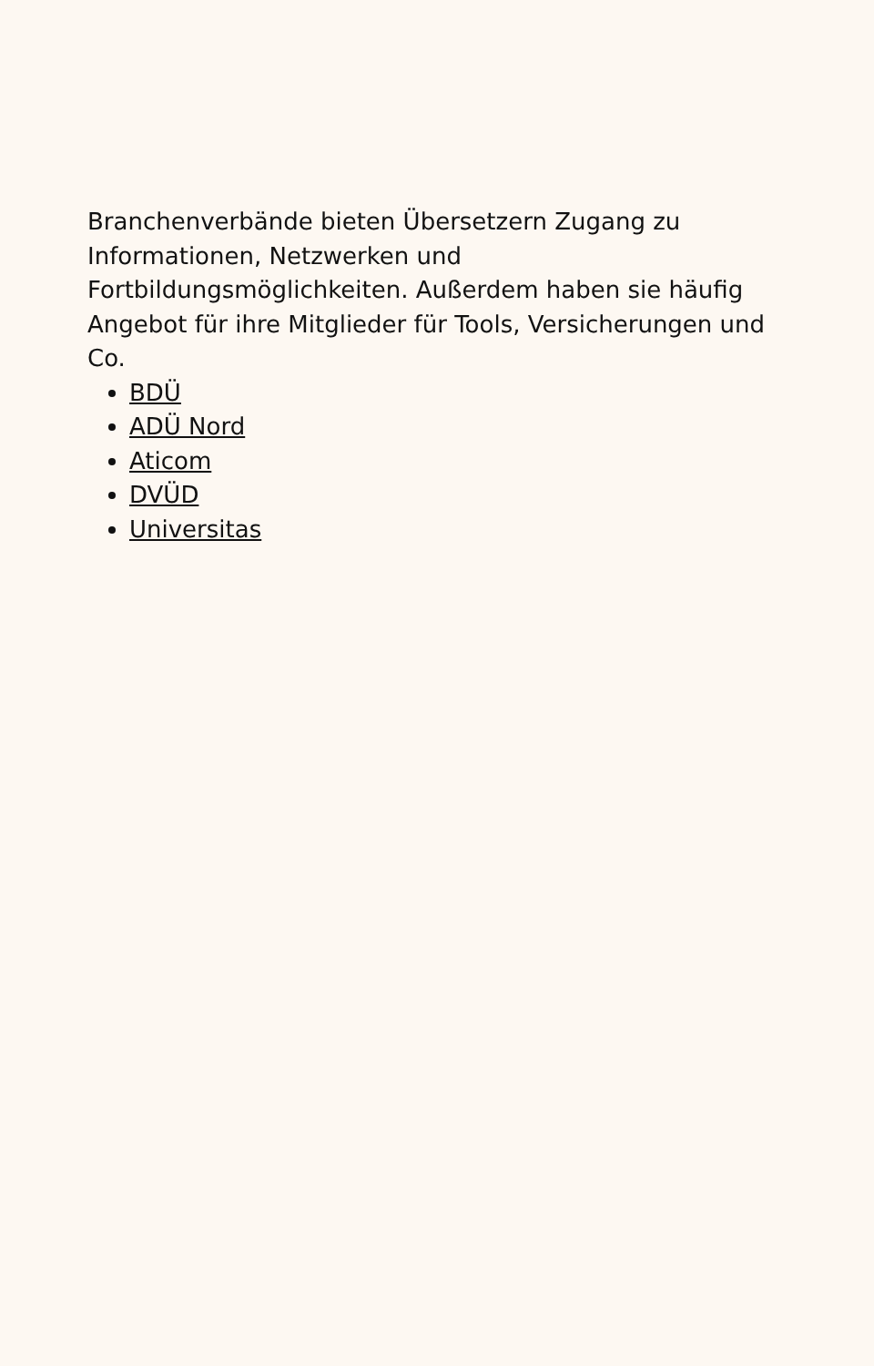Branchenverbände bieten Übersetzern Zugang zu Informationen, Netzwerken und Fortbildungsmöglichkeiten. Außerdem haben sie häufig Angebot für ihre Mitglieder für Tools, Versicherungen und Co.
BDÜ
ADÜ Nord
Aticom
DVÜD
Universitas